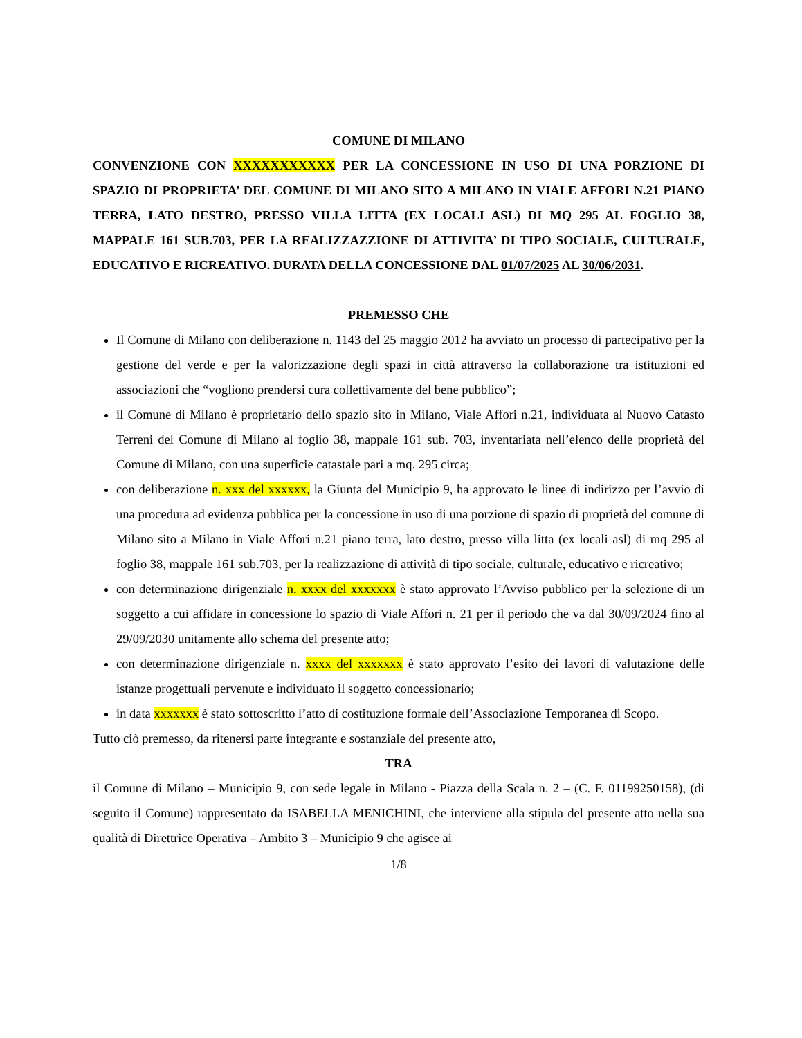COMUNE DI MILANO
CONVENZIONE CON XXXXXXXXXXX PER LA CONCESSIONE IN USO DI UNA PORZIONE DI SPAZIO DI PROPRIETA’ DEL COMUNE DI MILANO SITO A MILANO IN VIALE AFFORI N.21 PIANO TERRA, LATO DESTRO, PRESSO VILLA LITTA (EX LOCALI ASL) DI MQ 295 AL FOGLIO 38, MAPPALE 161 SUB.703, PER LA REALIZZAZZIONE DI ATTIVITA’ DI TIPO SOCIALE, CULTURALE, EDUCATIVO E RICREATIVO. DURATA DELLA CONCESSIONE DAL 01/07/2025 AL 30/06/2031.
PREMESSO CHE
Il Comune di Milano con deliberazione n. 1143 del 25 maggio 2012 ha avviato un processo di partecipativo per la gestione del verde e per la valorizzazione degli spazi in città attraverso la collaborazione tra istituzioni ed associazioni che “vogliono prendersi cura collettivamente del bene pubblico”;
il Comune di Milano è proprietario dello spazio sito in Milano, Viale Affori n.21, individuata al Nuovo Catasto Terreni del Comune di Milano al foglio 38, mappale 161 sub. 703, inventariata nell’elenco delle proprietà del Comune di Milano, con una superficie catastale pari a mq. 295 circa;
con deliberazione n. xxx del xxxxxx, la Giunta del Municipio 9, ha approvato le linee di indirizzo per l’avvio di una procedura ad evidenza pubblica per la concessione in uso di una porzione di spazio di proprietà del comune di Milano sito a Milano in Viale Affori n.21 piano terra, lato destro, presso villa litta (ex locali asl) di mq 295 al foglio 38, mappale 161 sub.703, per la realizzazione di attività di tipo sociale, culturale, educativo e ricreativo;
con determinazione dirigenziale n. xxxx del xxxxxxx è stato approvato l’Avviso pubblico per la selezione di un soggetto a cui affidare in concessione lo spazio di Viale Affori n. 21 per il periodo che va dal 30/09/2024 fino al 29/09/2030 unitamente allo schema del presente atto;
con determinazione dirigenziale n. xxxx del xxxxxxx è stato approvato l’esito dei lavori di valutazione delle istanze progettuali pervenute e individuato il soggetto concessionario;
in data xxxxxxx è stato sottoscritto l’atto di costituzione formale dell’Associazione Temporanea di Scopo.
Tutto ciò premesso, da ritenersi parte integrante e sostanziale del presente atto,
TRA
il Comune di Milano – Municipio 9, con sede legale in Milano - Piazza della Scala n. 2 – (C. F. 01199250158), (di seguito il Comune) rappresentato da ISABELLA MENICHINI, che interviene alla stipula del presente atto nella sua qualità di Direttrice Operativa – Ambito 3 – Municipio 9 che agisce ai
1/8